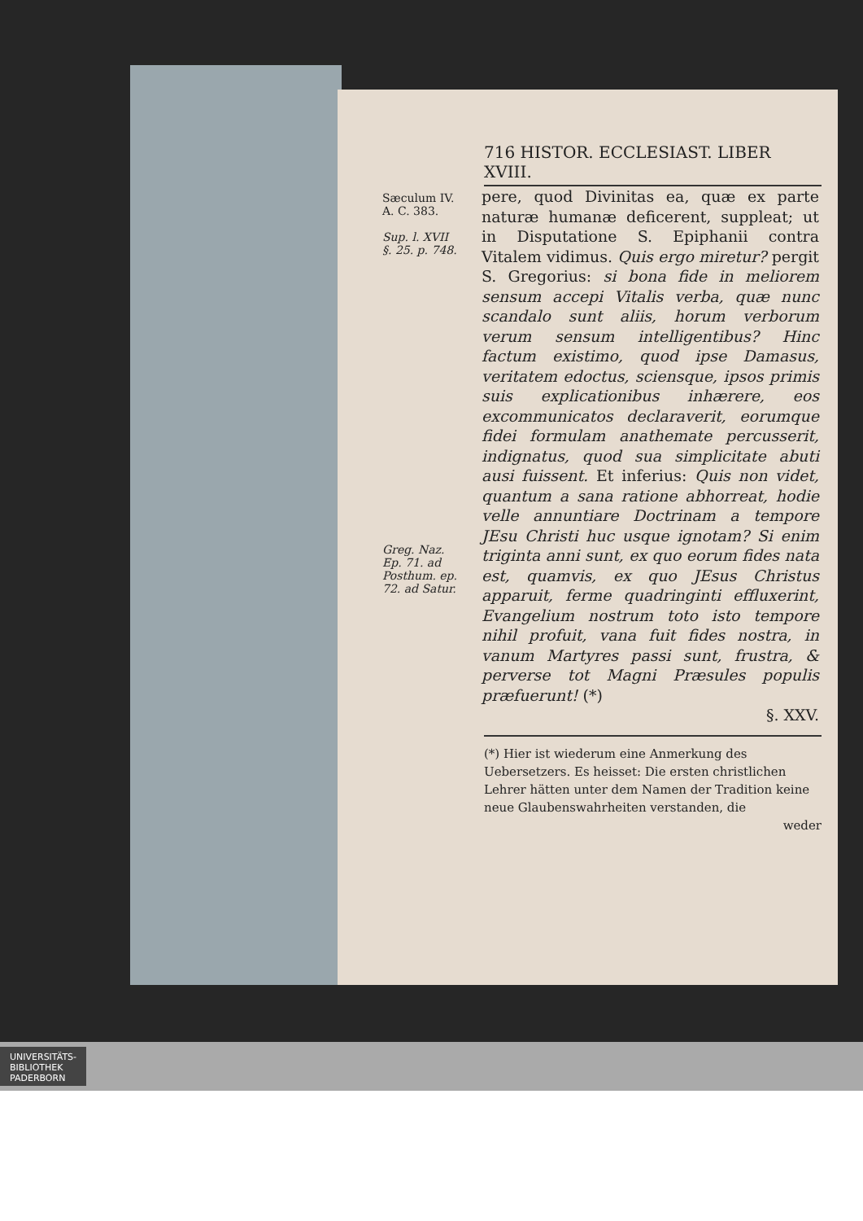716 HISTOR. ECCLESIAST. LIBER XVIII.
Sæculum IV.
A. C. 383.
Sup. l. XVII
§. 25. p. 748.
Greg. Naz.
Ep. 71. ad
Posthum. ep.
72. ad Satur.
pere, quod Divinitas ea, quæ ex parte naturæ humanæ deficerent, suppleat; ut in Disputatione S. Epiphanii contra Vitalem vidimus. Quis ergo miretur? pergit S. Gregorius: si bona fide in meliorem sensum accepi Vitalis verba, quæ nunc scandalo sunt aliis, horum verborum verum sensum intelligentibus? Hinc factum existimo, quod ipse Damasus, veritatem edoctus, sciensque, ipsos primis suis explicationibus inhærere, eos excommunicatos declaraverit, eorumque fidei formulam anathemate percusserit, indignatus, quod sua simplicitate abuti ausi fuissent. Et inferius: Quis non videt, quantum a sana ratione abhorreat, hodie velle annuntiare Doctrinam a tempore JEsu Christi huc usque ignotam? Si enim triginta anni sunt, ex quo eorum fides nata est, quamvis, ex quo JEsus Christus apparuit, ferme quadringinti effluxerint, Evangelium nostrum toto isto tempore nihil profuit, vana fuit fides nostra, in vanum Martyres passi sunt, frustra, & perverse tot Magni Præsules populis præfuerunt! (*)
§. XXV.
(*) Hier ist wiederum eine Anmerkung des Uebersetzers. Es heisset: Die ersten christlichen Lehrer hätten unter dem Namen der Tradition keine neue Glaubenswahrheiten verstanden, die
weder
UNIVERSITÄTS-
BIBLIOTHEK
PADERBORN